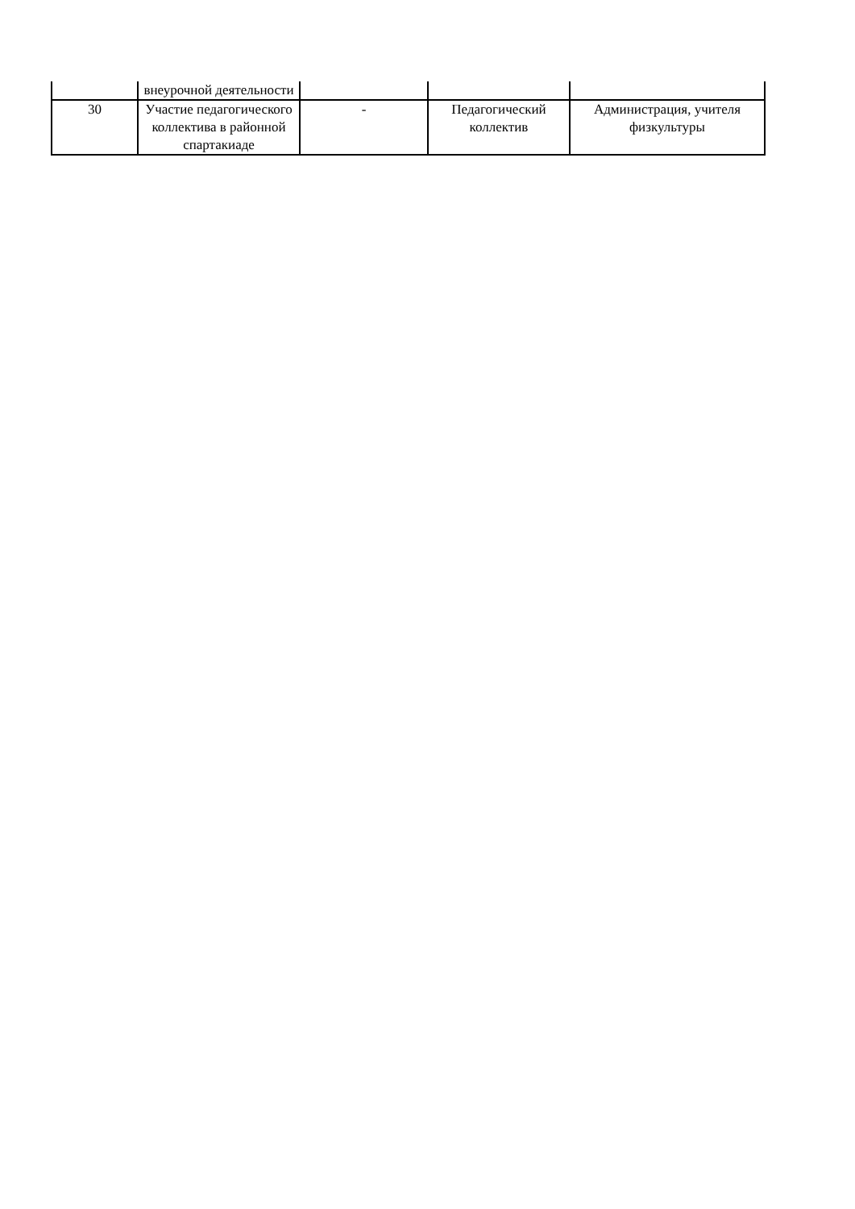| | внеурочной деятельности | | | |
| 30 | Участие педагогического коллектива в районной спартакиаде | - | Педагогический коллектив | Администрация, учителя физкультуры |